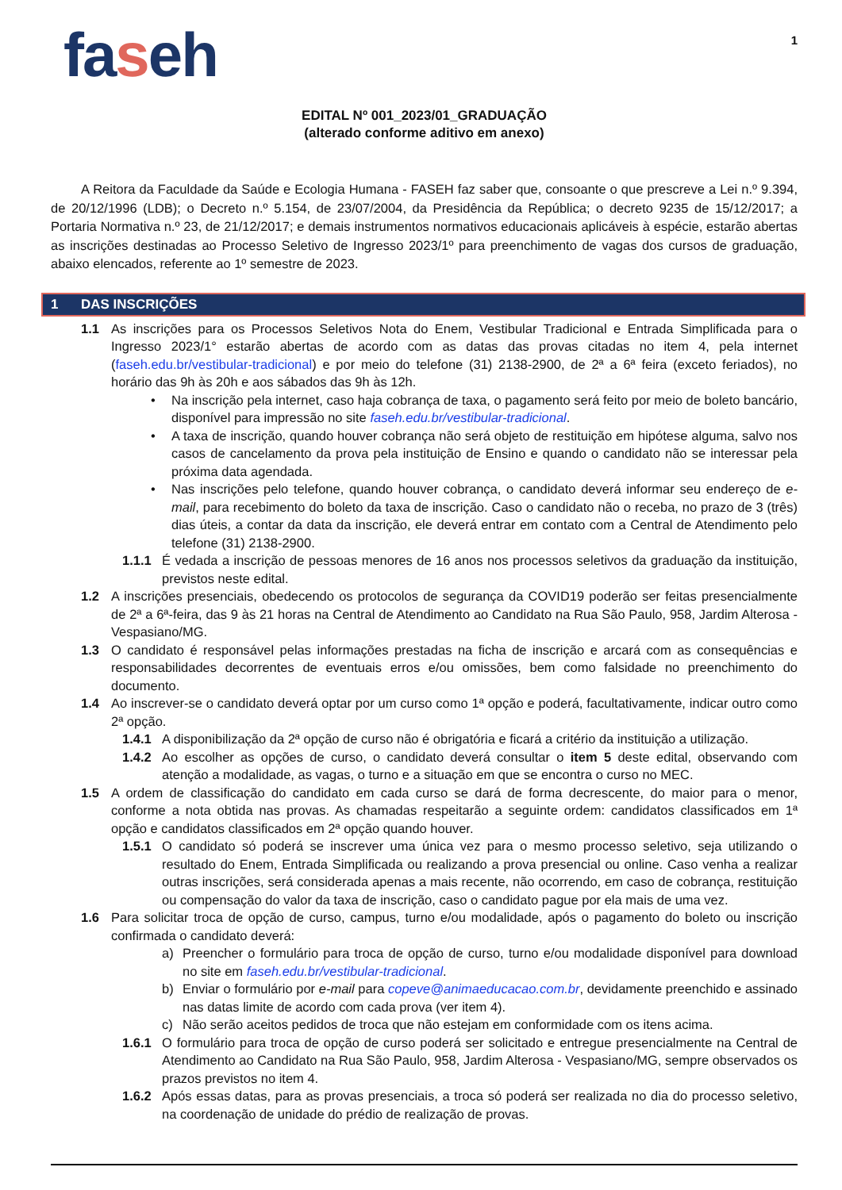faseh
1
EDITAL Nº 001_2023/01_GRADUAÇÃO
(alterado conforme aditivo em anexo)
A Reitora da Faculdade da Saúde e Ecologia Humana - FASEH faz saber que, consoante o que prescreve a Lei n.º 9.394, de 20/12/1996 (LDB); o Decreto n.º 5.154, de 23/07/2004, da Presidência da República; o decreto 9235 de 15/12/2017; a Portaria Normativa n.º 23, de 21/12/2017; e demais instrumentos normativos educacionais aplicáveis à espécie, estarão abertas as inscrições destinadas ao Processo Seletivo de Ingresso 2023/1º para preenchimento de vagas dos cursos de graduação, abaixo elencados, referente ao 1º semestre de 2023.
1 DAS INSCRIÇÕES
1.1 As inscrições para os Processos Seletivos Nota do Enem, Vestibular Tradicional e Entrada Simplificada para o Ingresso 2023/1° estarão abertas de acordo com as datas das provas citadas no item 4, pela internet (faseh.edu.br/vestibular-tradicional) e por meio do telefone (31) 2138-2900, de 2ª a 6ª feira (exceto feriados), no horário das 9h às 20h e aos sábados das 9h às 12h.
• Na inscrição pela internet, caso haja cobrança de taxa, o pagamento será feito por meio de boleto bancário, disponível para impressão no site faseh.edu.br/vestibular-tradicional.
• A taxa de inscrição, quando houver cobrança não será objeto de restituição em hipótese alguma, salvo nos casos de cancelamento da prova pela instituição de Ensino e quando o candidato não se interessar pela próxima data agendada.
• Nas inscrições pelo telefone, quando houver cobrança, o candidato deverá informar seu endereço de e-mail, para recebimento do boleto da taxa de inscrição. Caso o candidato não o receba, no prazo de 3 (três) dias úteis, a contar da data da inscrição, ele deverá entrar em contato com a Central de Atendimento pelo telefone (31) 2138-2900.
1.1.1 É vedada a inscrição de pessoas menores de 16 anos nos processos seletivos da graduação da instituição, previstos neste edital.
1.2 A inscrições presenciais, obedecendo os protocolos de segurança da COVID19 poderão ser feitas presencialmente de 2ª a 6ª-feira, das 9 às 21 horas na Central de Atendimento ao Candidato na Rua São Paulo, 958, Jardim Alterosa - Vespasiano/MG.
1.3 O candidato é responsável pelas informações prestadas na ficha de inscrição e arcará com as consequências e responsabilidades decorrentes de eventuais erros e/ou omissões, bem como falsidade no preenchimento do documento.
1.4 Ao inscrever-se o candidato deverá optar por um curso como 1ª opção e poderá, facultativamente, indicar outro como 2ª opção.
1.4.1 A disponibilização da 2ª opção de curso não é obrigatória e ficará a critério da instituição a utilização.
1.4.2 Ao escolher as opções de curso, o candidato deverá consultar o item 5 deste edital, observando com atenção a modalidade, as vagas, o turno e a situação em que se encontra o curso no MEC.
1.5 A ordem de classificação do candidato em cada curso se dará de forma decrescente, do maior para o menor, conforme a nota obtida nas provas. As chamadas respeitarão a seguinte ordem: candidatos classificados em 1ª opção e candidatos classificados em 2ª opção quando houver.
1.5.1 O candidato só poderá se inscrever uma única vez para o mesmo processo seletivo, seja utilizando o resultado do Enem, Entrada Simplificada ou realizando a prova presencial ou online. Caso venha a realizar outras inscrições, será considerada apenas a mais recente, não ocorrendo, em caso de cobrança, restituição ou compensação do valor da taxa de inscrição, caso o candidato pague por ela mais de uma vez.
1.6 Para solicitar troca de opção de curso, campus, turno e/ou modalidade, após o pagamento do boleto ou inscrição confirmada o candidato deverá:
a) Preencher o formulário para troca de opção de curso, turno e/ou modalidade disponível para download no site em faseh.edu.br/vestibular-tradicional.
b) Enviar o formulário por e-mail para copeve@animaeducacao.com.br, devidamente preenchido e assinado nas datas limite de acordo com cada prova (ver item 4).
c) Não serão aceitos pedidos de troca que não estejam em conformidade com os itens acima.
1.6.1 O formulário para troca de opção de curso poderá ser solicitado e entregue presencialmente na Central de Atendimento ao Candidato na Rua São Paulo, 958, Jardim Alterosa - Vespasiano/MG, sempre observados os prazos previstos no item 4.
1.6.2 Após essas datas, para as provas presenciais, a troca só poderá ser realizada no dia do processo seletivo, na coordenação de unidade do prédio de realização de provas.